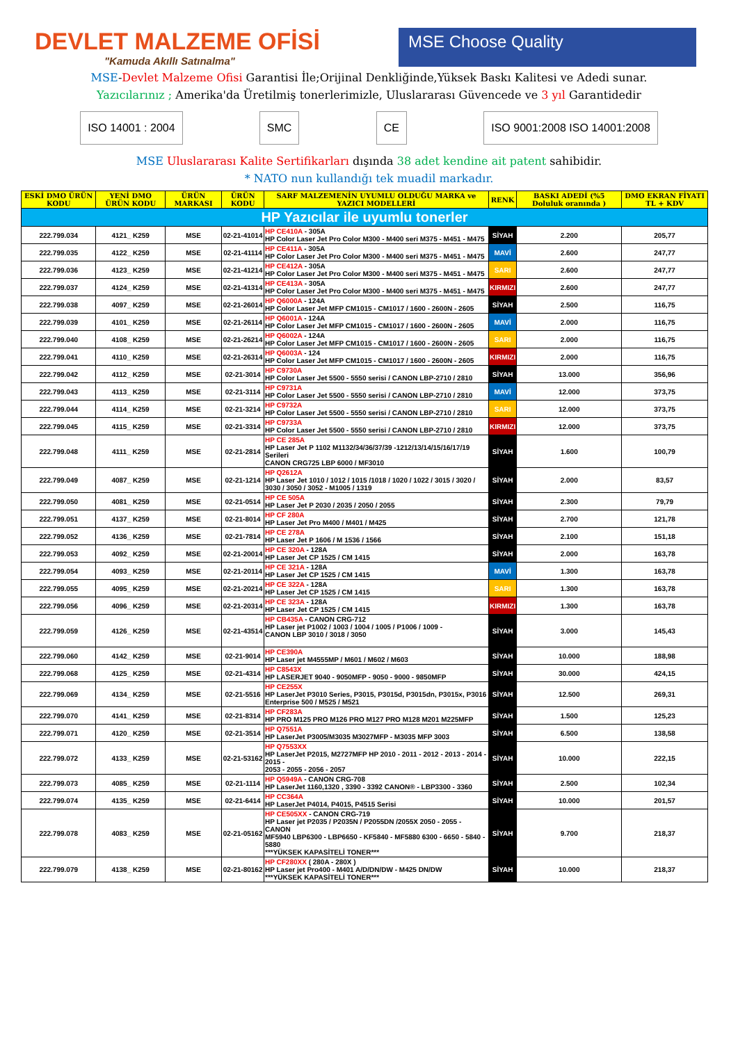DEVLET MALZEME OFİSİ
"Kamuda Akıllı Satınalma"
MSE Choose Quality
MSE-Devlet Malzeme Ofisi Garantisi İle;Orijinal Denkliğinde,Yüksek Baskı Kalitesi ve Adedi sunar.
Yazıcılarınız ; Amerika'da Üretilmiş tonerlerimizle, Uluslararası Güvencede ve 3 yıl Garantidedir
ISO 14001 : 2004 SMC CE ISO 9001:2008 ISO 14001:2008
MSE Uluslararası Kalite Sertifikarları dışında 38 adet kendine ait patent sahibidir.
* NATO nun kullandığı tek muadil markadır.
| ESKİ DMO ÜRÜN KODU | YENİ DMO ÜRÜN KODU | ÜRÜN MARKASI | ÜRÜN KODU | SARF MALZEMENİN UYUMLU OLDUĞU MARKA ve YAZICI MODELLERİ | RENK | BASKI ADEDİ (%5 Doluluk oranında ) | DMO EKRAN FİYATI TL + KDV |
| --- | --- | --- | --- | --- | --- | --- | --- |
| HP Yazıcılar ile uyumlu tonerler | | | | | | | |
| 222.799.034 | 4121_ K259 | MSE | 02-21-41014 | HP CE410A - 305A HP Color Laser Jet Pro Color M300 - M400 seri M375 - M451 - M475 | SİYAH | 2.200 | 205,77 |
| 222.799.035 | 4122_ K259 | MSE | 02-21-41114 | HP CE411A - 305A HP Color Laser Jet Pro Color M300 - M400 seri M375 - M451 - M475 | MAVİ | 2.600 | 247,77 |
| 222.799.036 | 4123_ K259 | MSE | 02-21-41214 | HP CE412A - 305A HP Color Laser Jet Pro Color M300 - M400 seri M375 - M451 - M475 | SARI | 2.600 | 247,77 |
| 222.799.037 | 4124_ K259 | MSE | 02-21-41314 | HP CE413A - 305A HP Color Laser Jet Pro Color M300 - M400 seri M375 - M451 - M475 | KIRMIZI | 2.600 | 247,77 |
| 222.799.038 | 4097_ K259 | MSE | 02-21-26014 | HP Q6000A - 124A HP Color Laser Jet MFP CM1015 - CM1017 / 1600 - 2600N - 2605 | SİYAH | 2.500 | 116,75 |
| 222.799.039 | 4101_ K259 | MSE | 02-21-26114 | HP Q6001A - 124A HP Color Laser Jet MFP CM1015 - CM1017 / 1600 - 2600N - 2605 | MAVİ | 2.000 | 116,75 |
| 222.799.040 | 4108_ K259 | MSE | 02-21-26214 | HP Q6002A - 124A HP Color Laser Jet MFP CM1015 - CM1017 / 1600 - 2600N - 2605 | SARI | 2.000 | 116,75 |
| 222.799.041 | 4110_ K259 | MSE | 02-21-26314 | HP Q6003A - 124 HP Color Laser Jet MFP CM1015 - CM1017 / 1600 - 2600N - 2605 | KIRMIZI | 2.000 | 116,75 |
| 222.799.042 | 4112_ K259 | MSE | 02-21-3014 | HP C9730A HP Color Laser Jet 5500 - 5550 serisi / CANON LBP-2710 / 2810 | SİYAH | 13.000 | 356,96 |
| 222.799.043 | 4113_ K259 | MSE | 02-21-3114 | HP C9731A HP Color Laser Jet 5500 - 5550 serisi / CANON LBP-2710 / 2810 | MAVİ | 12.000 | 373,75 |
| 222.799.044 | 4114_ K259 | MSE | 02-21-3214 | HP C9732A HP Color Laser Jet 5500 - 5550 serisi / CANON LBP-2710 / 2810 | SARI | 12.000 | 373,75 |
| 222.799.045 | 4115_ K259 | MSE | 02-21-3314 | HP C9733A HP Color Laser Jet 5500 - 5550 serisi / CANON LBP-2710 / 2810 | KIRMIZI | 12.000 | 373,75 |
| 222.799.048 | 4111_ K259 | MSE | 02-21-2814 | HP CE 285A HP Laser Jet P 1102 M1132/34/36/37/39 -1212/13/14/15/16/17/19 Serileri CANON CRG725 LBP 6000 / MF3010 | SİYAH | 1.600 | 100,79 |
| 222.799.049 | 4087_ K259 | MSE | 02-21-1214 | HP Q2612A HP Laser Jet 1010 / 1012 / 1015 /1018 / 1020 / 1022 / 3015 / 3020 / 3030 / 3050 / 3052 - M1005 / 1319 | SİYAH | 2.000 | 83,57 |
| 222.799.050 | 4081_ K259 | MSE | 02-21-0514 | HP CE 505A HP Laser Jet P 2030 / 2035 / 2050 / 2055 | SİYAH | 2.300 | 79,79 |
| 222.799.051 | 4137_ K259 | MSE | 02-21-8014 | HP CF 280A HP Laser Jet Pro M400 / M401 / M425 | SİYAH | 2.700 | 121,78 |
| 222.799.052 | 4136_ K259 | MSE | 02-21-7814 | HP CE 278A HP Laser Jet P 1606 / M 1536 / 1566 | SİYAH | 2.100 | 151,18 |
| 222.799.053 | 4092_ K259 | MSE | 02-21-20014 | HP CE 320A - 128A HP Laser Jet CP 1525 / CM 1415 | SİYAH | 2.000 | 163,78 |
| 222.799.054 | 4093_ K259 | MSE | 02-21-20114 | HP CE 321A - 128A HP Laser Jet CP 1525 / CM 1415 | MAVİ | 1.300 | 163,78 |
| 222.799.055 | 4095_ K259 | MSE | 02-21-20214 | HP CE 322A - 128A HP Laser Jet CP 1525 / CM 1415 | SARI | 1.300 | 163,78 |
| 222.799.056 | 4096_ K259 | MSE | 02-21-20314 | HP CE 323A - 128A HP Laser Jet CP 1525 / CM 1415 | KIRMIZI | 1.300 | 163,78 |
| 222.799.059 | 4126_ K259 | MSE | 02-21-43514 | HP CB435A - CANON CRG-712 HP Laser jet P1002 / 1003 / 1004 / 1005 / P1006 / 1009 - CANON LBP 3010 / 3018 / 3050 | SİYAH | 3.000 | 145,43 |
| 222.799.060 | 4142_ K259 | MSE | 02-21-9014 | HP CE390A HP Laser jet M4555MP / M601 / M602 / M603 | SİYAH | 10.000 | 188,98 |
| 222.799.068 | 4125_ K259 | MSE | 02-21-4314 | HP C8543X HP LASERJET 9040 - 9050MFP - 9050 - 9000 - 9850MFP | SİYAH | 30.000 | 424,15 |
| 222.799.069 | 4134_ K259 | MSE | 02-21-5516 | HP CE255X HP LaserJet P3010 Series, P3015, P3015d, P3015dn, P3015x, P3016 Enterprise 500 / M525 / M521 | SİYAH | 12.500 | 269,31 |
| 222.799.070 | 4141_ K259 | MSE | 02-21-8314 | HP CF283A HP PRO M125 PRO M126 PRO M127 PRO M128 M201 M225MFP | SİYAH | 1.500 | 125,23 |
| 222.799.071 | 4120_ K259 | MSE | 02-21-3514 | HP Q7551A HP LaserJet P3005/M3035 M3027MFP - M3035 MFP 3003 | SİYAH | 6.500 | 138,58 |
| 222.799.072 | 4133_ K259 | MSE | 02-21-53162 | HP Q7553XX HP LaserJet P2015, M2727MFP HP 2010 - 2011 - 2012 - 2013 - 2014 - 2015 - 2053 - 2055 - 2056 - 2057 | SİYAH | 10.000 | 222,15 |
| 222.799.073 | 4085_ K259 | MSE | 02-21-1114 | HP Q5949A - CANON CRG-708 HP LaserJet 1160,1320 , 3390 - 3392 CANON® - LBP3300 - 3360 | SİYAH | 2.500 | 102,34 |
| 222.799.074 | 4135_ K259 | MSE | 02-21-6414 | HP CC364A HP LaserJet P4014, P4015, P4515 Serisi | SİYAH | 10.000 | 201,57 |
| 222.799.078 | 4083_ K259 | MSE | 02-21-05162 | HP CE505XX - CANON CRG-719 HP Laser jet P2035 / P2035N / P2055DN /2055X 2050 - 2055 - CANON MF5940 LBP6300 - LBP6650 - KF5840 - MF5880 6300 - 6650 - 5840 - 5880 ***YÜKSEK KAPASİTELİ TONER*** | SİYAH | 9.700 | 218,37 |
| 222.799.079 | 4138_ K259 | MSE | 02-21-80162 | HP CF280XX ( 280A - 280X ) HP Laser jet Pro400 - M401 A/D/DN/DW - M425 DN/DW ***YÜKSEK KAPASİTELİ TONER*** | SİYAH | 10.000 | 218,37 |